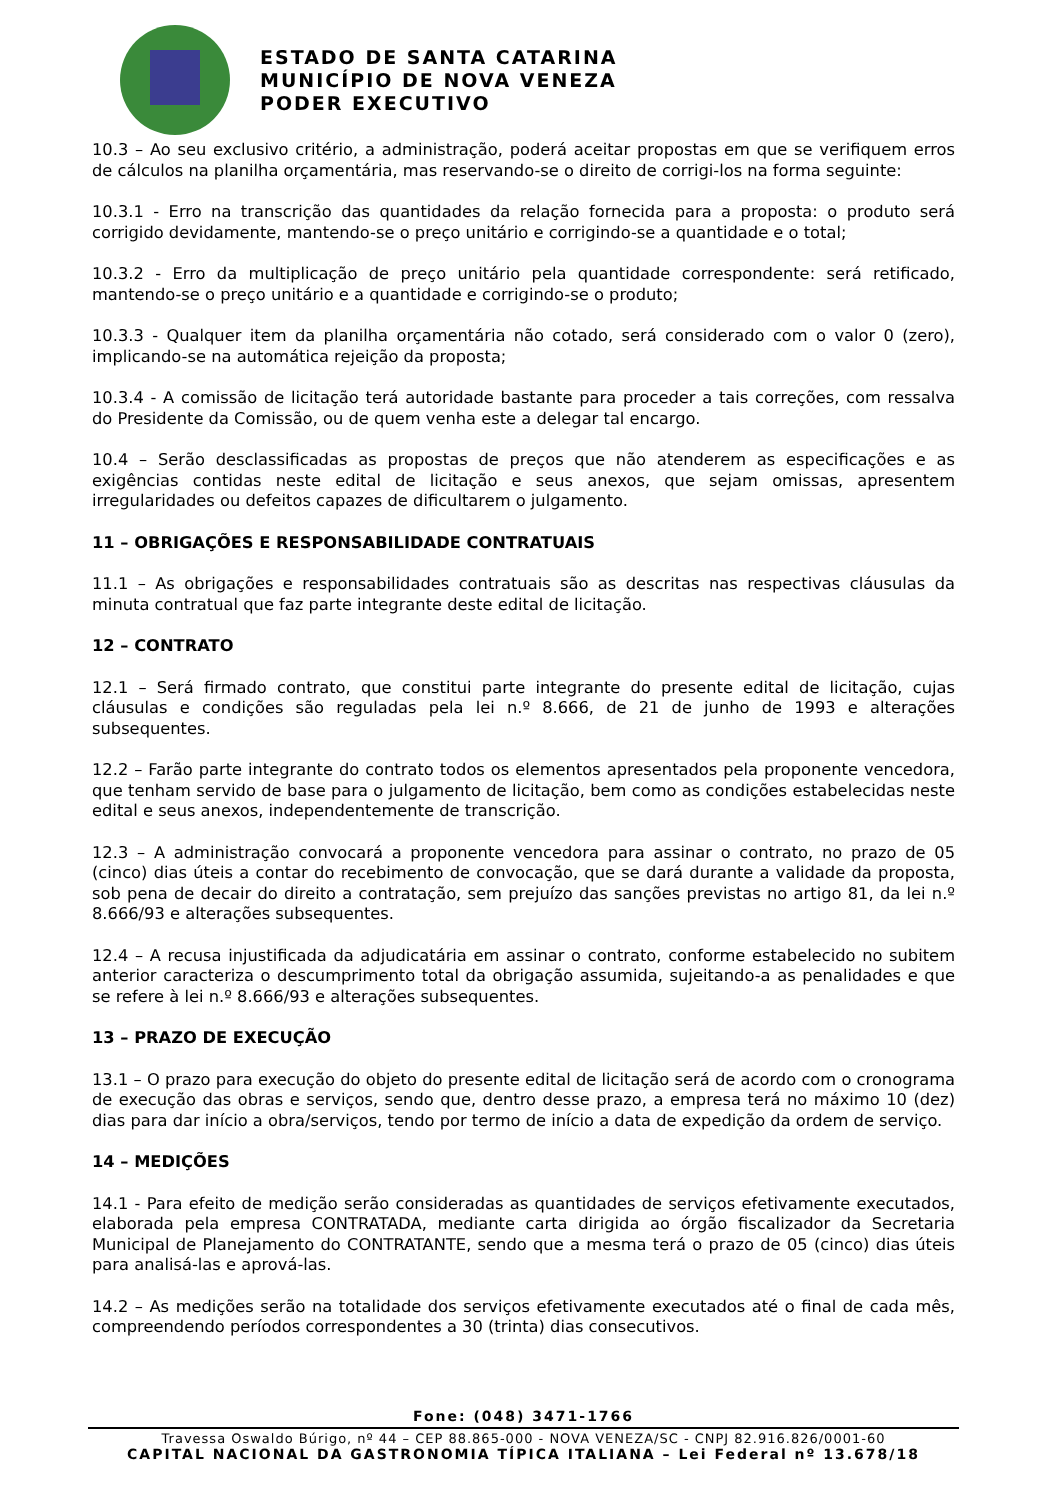ESTADO DE SANTA CATARINA
MUNICÍPIO DE NOVA VENEZA
PODER EXECUTIVO
10.3 – Ao seu exclusivo critério, a administração, poderá aceitar propostas em que se verifiquem erros de cálculos na planilha orçamentária, mas reservando-se o direito de corrigi-los na forma seguinte:
10.3.1 - Erro na transcrição das quantidades da relação fornecida para a proposta: o produto será corrigido devidamente, mantendo-se o preço unitário e corrigindo-se a quantidade e o total;
10.3.2 - Erro da multiplicação de preço unitário pela quantidade correspondente: será retificado, mantendo-se o preço unitário e a quantidade e corrigindo-se o produto;
10.3.3 - Qualquer item da planilha orçamentária não cotado, será considerado com o valor 0 (zero), implicando-se na automática rejeição da proposta;
10.3.4 - A comissão de licitação terá autoridade bastante para proceder a tais correções, com ressalva do Presidente da Comissão, ou de quem venha este a delegar tal encargo.
10.4 – Serão desclassificadas as propostas de preços que não atenderem as especificações e as exigências contidas neste edital de licitação e seus anexos, que sejam omissas, apresentem irregularidades ou defeitos capazes de dificultarem o julgamento.
11 – OBRIGAÇÕES E RESPONSABILIDADE CONTRATUAIS
11.1 – As obrigações e responsabilidades contratuais são as descritas nas respectivas cláusulas da minuta contratual que faz parte integrante deste edital de licitação.
12 – CONTRATO
12.1 – Será firmado contrato, que constitui parte integrante do presente edital de licitação, cujas cláusulas e condições são reguladas pela lei n.º 8.666, de 21 de junho de 1993 e alterações subsequentes.
12.2 – Farão parte integrante do contrato todos os elementos apresentados pela proponente vencedora, que tenham servido de base para o julgamento de licitação, bem como as condições estabelecidas neste edital e seus anexos, independentemente de transcrição.
12.3 – A administração convocará a proponente vencedora para assinar o contrato, no prazo de 05 (cinco) dias úteis a contar do recebimento de convocação, que se dará durante a validade da proposta, sob pena de decair do direito a contratação, sem prejuízo das sanções previstas no artigo 81, da lei n.º 8.666/93 e alterações subsequentes.
12.4 – A recusa injustificada da adjudicatária em assinar o contrato, conforme estabelecido no subitem anterior caracteriza o descumprimento total da obrigação assumida, sujeitando-a as penalidades e que se refere à lei n.º 8.666/93 e alterações subsequentes.
13 – PRAZO DE EXECUÇÃO
13.1 – O prazo para execução do objeto do presente edital de licitação será de acordo com o cronograma de execução das obras e serviços, sendo que, dentro desse prazo, a empresa terá no máximo 10 (dez) dias para dar início a obra/serviços, tendo por termo de início a data de expedição da ordem de serviço.
14 – MEDIÇÕES
14.1 - Para efeito de medição serão consideradas as quantidades de serviços efetivamente executados, elaborada pela empresa CONTRATADA, mediante carta dirigida ao órgão fiscalizador da Secretaria Municipal de Planejamento do CONTRATANTE, sendo que a mesma terá o prazo de 05 (cinco) dias úteis para analisá-las e aprová-las.
14.2 – As medições serão na totalidade dos serviços efetivamente executados até o final de cada mês, compreendendo períodos correspondentes a 30 (trinta) dias consecutivos.
Fone: (048) 3471-1766
Travessa Oswaldo Búrigo, nº 44 – CEP 88.865-000 - NOVA VENEZA/SC - CNPJ 82.916.826/0001-60
CAPITAL NACIONAL DA GASTRONOMIA TÍPICA ITALIANA – Lei Federal nº 13.678/18